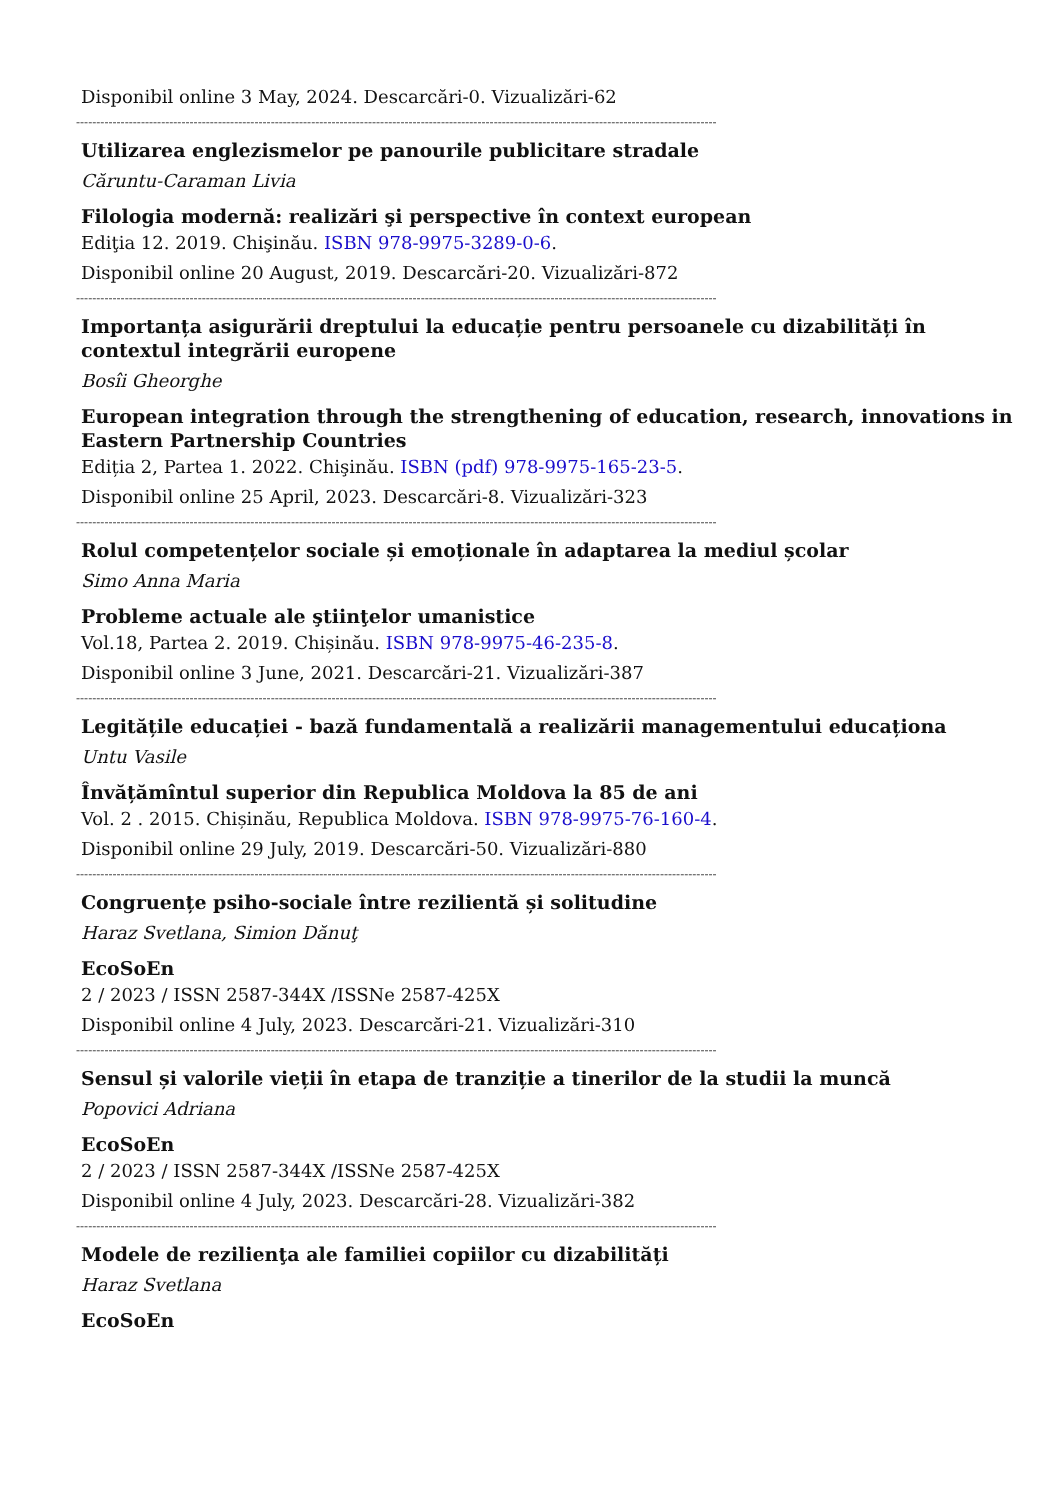Disponibil online 3 May, 2024. Descarcări-0. Vizualizări-62
--------------------------------------------------------------------------------------------------------------------------------------------------------------
Utilizarea englezismelor pe panourile publicitare stradale
Căruntu-Caraman Livia
Filologia modernă: realizări şi perspective în context european
Ediţia 12. 2019. Chişinău. ISBN 978-9975-3289-0-6.
Disponibil online 20 August, 2019. Descarcări-20. Vizualizări-872
--------------------------------------------------------------------------------------------------------------------------------------------------------------
Importanța asigurării dreptului la educație pentru persoanele cu dizabilități în contextul integrării europene
Bosîi Gheorghe
European integration through the strengthening of education, research, innovations in Eastern Partnership Countries
Ediția 2, Partea 1. 2022. Chişinău. ISBN (pdf) 978-9975-165-23-5.
Disponibil online 25 April, 2023. Descarcări-8. Vizualizări-323
--------------------------------------------------------------------------------------------------------------------------------------------------------------
Rolul competențelor sociale și emoționale în adaptarea la mediul școlar
Simo Anna Maria
Probleme actuale ale ştiinţelor umanistice
Vol.18, Partea 2. 2019. Chișinău. ISBN 978-9975-46-235-8.
Disponibil online 3 June, 2021. Descarcări-21. Vizualizări-387
--------------------------------------------------------------------------------------------------------------------------------------------------------------
Legitățile educației - bază fundamentală a realizării managementului educaționa
Untu Vasile
Învățămîntul superior din Republica Moldova la 85 de ani
Vol. 2 . 2015. Chișinău, Republica Moldova. ISBN 978-9975-76-160-4.
Disponibil online 29 July, 2019. Descarcări-50. Vizualizări-880
--------------------------------------------------------------------------------------------------------------------------------------------------------------
Congruențe psiho-sociale între rezilientă și solitudine
Haraz Svetlana, Simion Dănuţ
EcoSoEn
2 / 2023 / ISSN 2587-344X /ISSNe 2587-425X
Disponibil online 4 July, 2023. Descarcări-21. Vizualizări-310
--------------------------------------------------------------------------------------------------------------------------------------------------------------
Sensul și valorile vieții în etapa de tranziție a tinerilor de la studii la muncă
Popovici Adriana
EcoSoEn
2 / 2023 / ISSN 2587-344X /ISSNe 2587-425X
Disponibil online 4 July, 2023. Descarcări-28. Vizualizări-382
--------------------------------------------------------------------------------------------------------------------------------------------------------------
Modele de rezilienţa ale familiei copiilor cu dizabilități
Haraz Svetlana
EcoSoEn